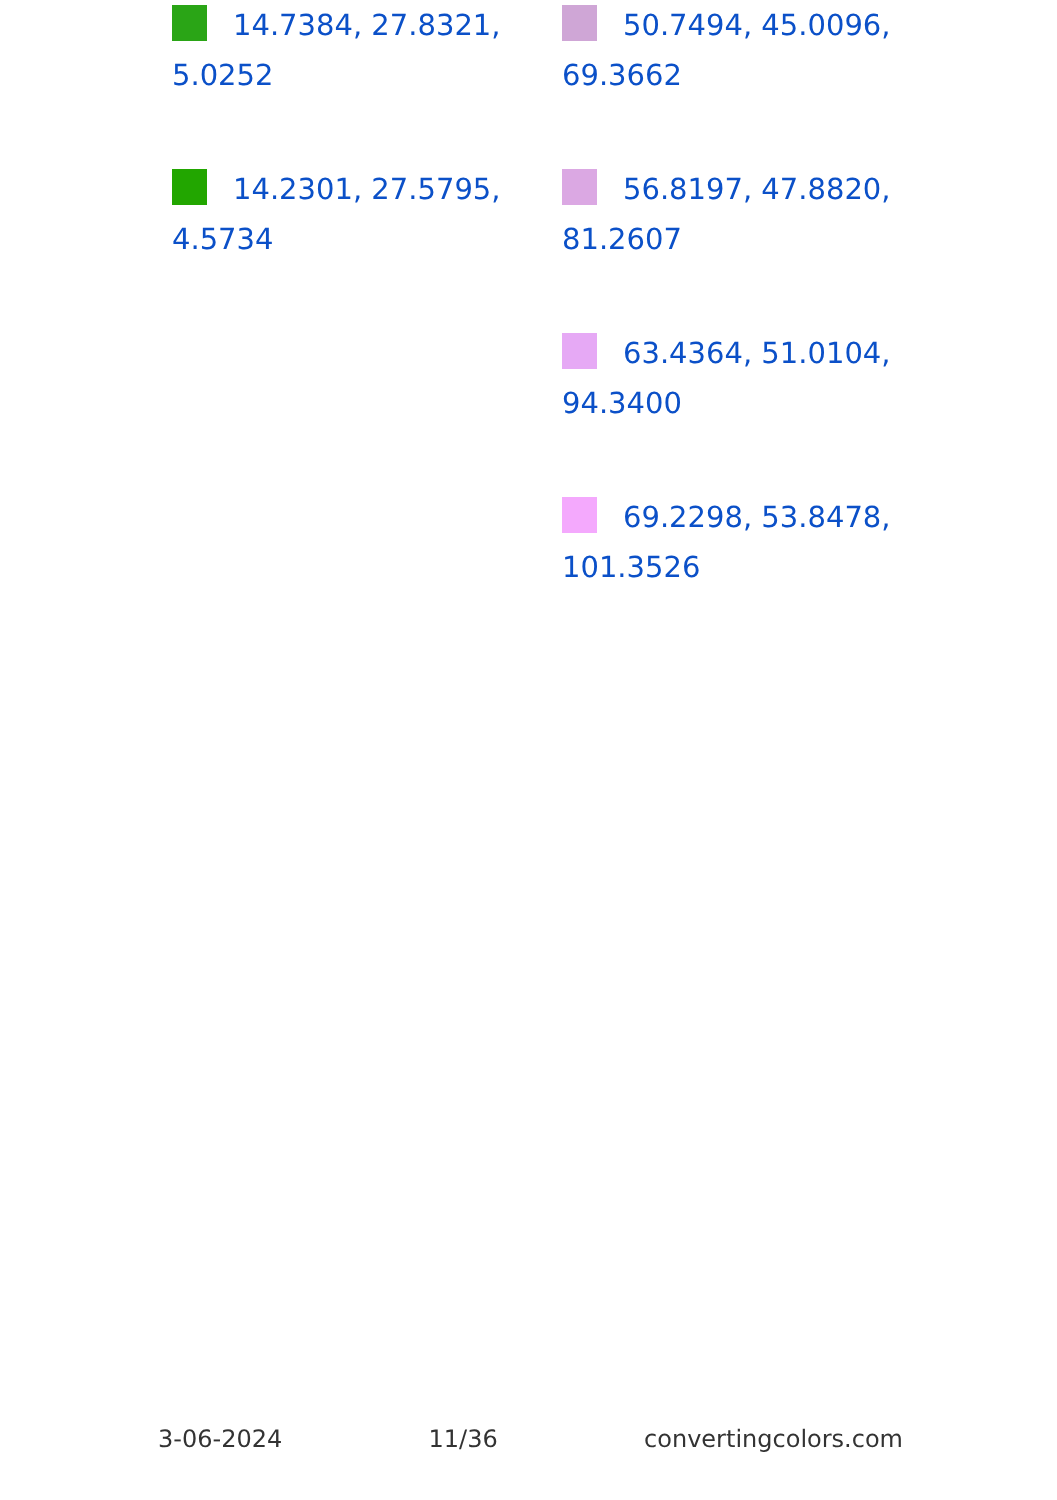14.7384, 27.8321, 5.0252
14.2301, 27.5795, 4.5734
50.7494, 45.0096, 69.3662
56.8197, 47.8820, 81.2607
63.4364, 51.0104, 94.3400
69.2298, 53.8478, 101.3526
3-06-2024 11/36 convertingcolors.com